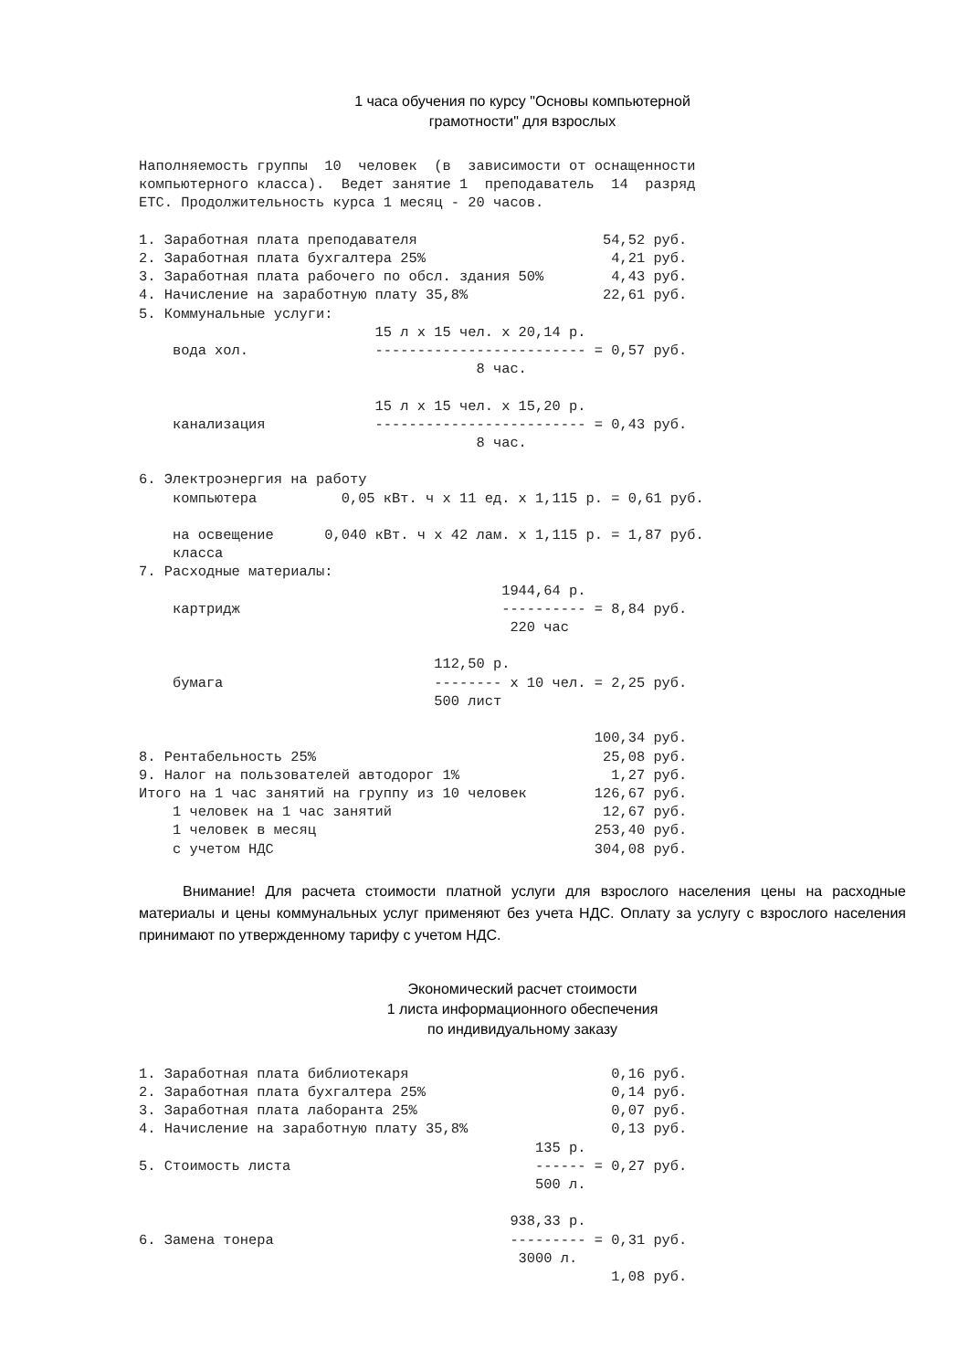1 часа обучения по курсу "Основы компьютерной
грамотности" для взрослых
Наполняемость группы  10  человек  (в  зависимости от оснащенности
компьютерного класса).  Ведет занятие 1  преподаватель  14  разряд
ЕТС. Продолжительность курса 1 месяц - 20 часов.

1. Заработная плата преподавателя                      54,52 руб.
2. Заработная плата бухгалтера 25%                      4,21 руб.
3. Заработная плата рабочего по обсл. здания 50%        4,43 руб.
4. Начисление на заработную плату 35,8%                22,61 руб.
5. Коммунальные услуги:
                            15 л х 15 чел. х 20,14 р.
    вода хол.               ------------------------- = 0,57 руб.
                                        8 час.

                            15 л х 15 чел. х 15,20 р.
    канализация             ------------------------- = 0,43 руб.
                                        8 час.

6. Электроэнергия на работу
    компьютера          0,05 кВт. ч х 11 ед. х 1,115 р. = 0,61 руб.

    на освещение      0,040 кВт. ч х 42 лам. х 1,115 р. = 1,87 руб.
    класса
7. Расходные материалы:
                                           1944,64 р.
    картридж                               ---------- = 8,84 руб.
                                            220 час

                                   112,50 р.
    бумага                         -------- х 10 чел. = 2,25 руб.
                                   500 лист

                                                      100,34 руб.
8. Рентабельность 25%                                  25,08 руб.
9. Налог на пользователей автодорог 1%                  1,27 руб.
Итого на 1 час занятий на группу из 10 человек        126,67 руб.
    1 человек на 1 час занятий                         12,67 руб.
    1 человек в месяц                                 253,40 руб.
    с учетом НДС                                      304,08 руб.
Внимание! Для расчета стоимости платной услуги для взрослого населения цены на расходные материалы и цены коммунальных услуг применяют без учета НДС. Оплату за услугу с взрослого населения принимают по утвержденному тарифу с учетом НДС.
Экономический расчет стоимости
1 листа информационного обеспечения
по индивидуальному заказу
1. Заработная плата библиотекаря                        0,16 руб.
2. Заработная плата бухгалтера 25%                      0,14 руб.
3. Заработная плата лаборанта 25%                       0,07 руб.
4. Начисление на заработную плату 35,8%                 0,13 руб.
                                               135 р.
5. Стоимость листа                             ------ = 0,27 руб.
                                               500 л.

                                            938,33 р.
6. Замена тонера                            --------- = 0,31 руб.
                                             3000 л.
                                                        1,08 руб.